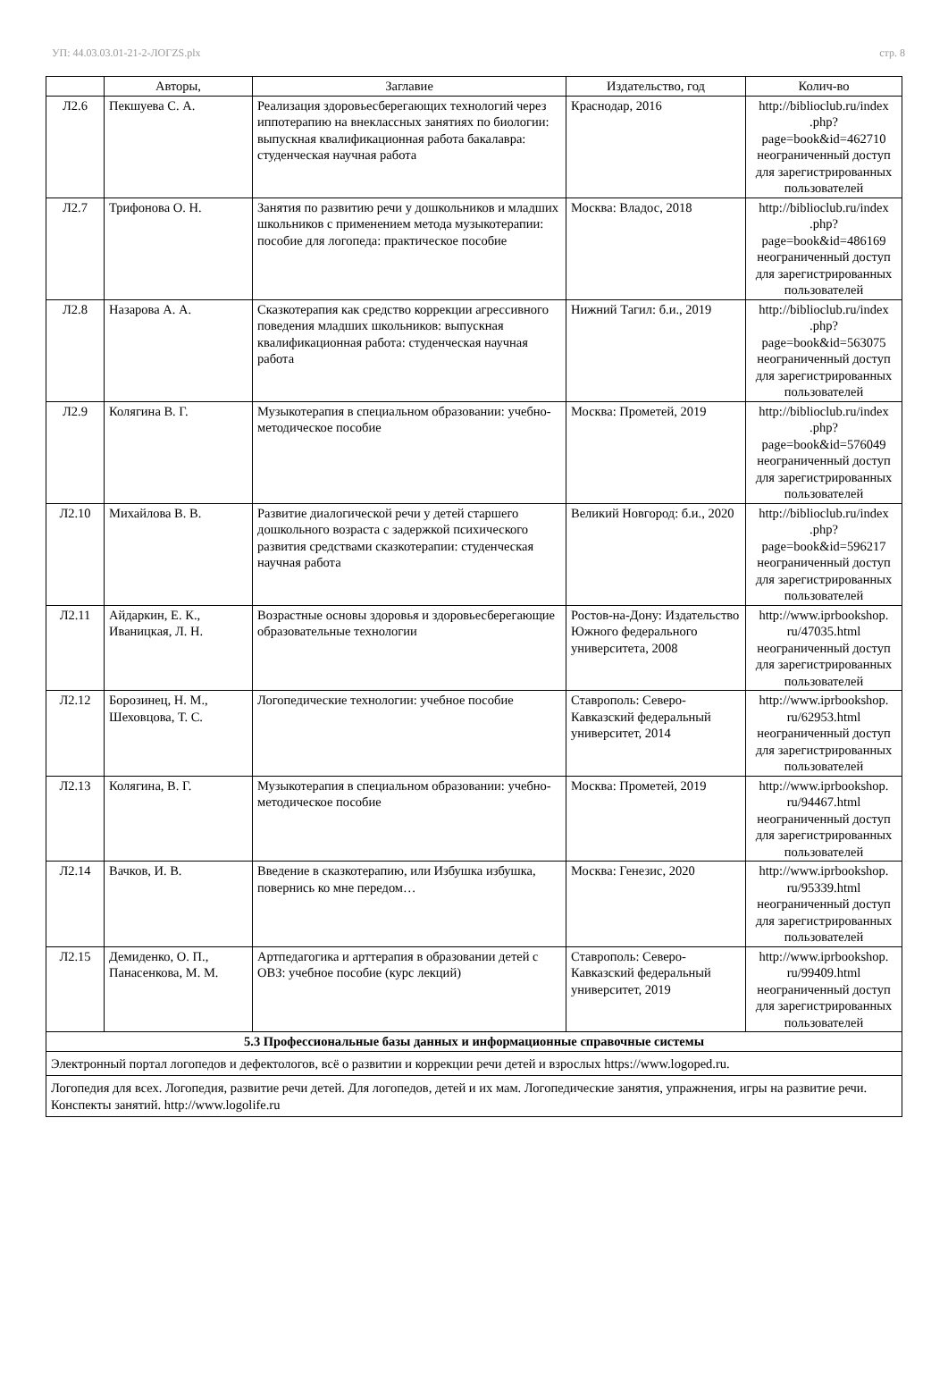УП: 44.03.03.01-21-2-ЛОГZS.plx стр. 8
| | Авторы, | Заглавие | Издательство, год | Колич-во |
| --- | --- | --- | --- | --- |
| Л2.6 | Пекшуева С. А. | Реализация здоровьесберегающих технологий через иппотерапию на внеклассных занятиях по биологии: выпускная квалификационная работа бакалавра: студенческая научная работа | Краснодар, 2016 | http://biblioclub.ru/index .php? page=book&id=462710 неограниченный доступ для зарегистрированных пользователей |
| Л2.7 | Трифонова О. Н. | Занятия по развитию речи у дошкольников и младших школьников с применением метода музыкотерапии: пособие для логопеда: практическое пособие | Москва: Владос, 2018 | http://biblioclub.ru/index .php? page=book&id=486169 неограниченный доступ для зарегистрированных пользователей |
| Л2.8 | Назарова А. А. | Сказкотерапия как средство коррекции агрессивного поведения младших школьников: выпускная квалификационная работа: студенческая научная работа | Нижний Тагил: б.и., 2019 | http://biblioclub.ru/index .php? page=book&id=563075 неограниченный доступ для зарегистрированных пользователей |
| Л2.9 | Колягина В. Г. | Музыкотерапия в специальном образовании: учебно-методическое пособие | Москва: Прометей, 2019 | http://biblioclub.ru/index .php? page=book&id=576049 неограниченный доступ для зарегистрированных пользователей |
| Л2.10 | Михайлова В. В. | Развитие диалогической речи у детей старшего дошкольного возраста с задержкой психического развития средствами сказкотерапии: студенческая научная работа | Великий Новгород: б.и., 2020 | http://biblioclub.ru/index .php? page=book&id=596217 неограниченный доступ для зарегистрированных пользователей |
| Л2.11 | Айдаркин, Е. К., Иваницкая, Л. Н. | Возрастные основы здоровья и здоровьесберегающие образовательные технологии | Ростов-на-Дону: Издательство Южного федерального университета, 2008 | http://www.iprbookshop. ru/47035.html неограниченный доступ для зарегистрированных пользователей |
| Л2.12 | Борозинец, Н. М., Шеховцова, Т. С. | Логопедические технологии: учебное пособие | Ставрополь: Северо-Кавказский федеральный университет, 2014 | http://www.iprbookshop. ru/62953.html неограниченный доступ для зарегистрированных пользователей |
| Л2.13 | Колягина, В. Г. | Музыкотерапия в специальном образовании: учебно-методическое пособие | Москва: Прометей, 2019 | http://www.iprbookshop. ru/94467.html неограниченный доступ для зарегистрированных пользователей |
| Л2.14 | Вачков, И. В. | Введение в сказкотерапию, или Избушка избушка, повернись ко мне передом… | Москва: Генезис, 2020 | http://www.iprbookshop. ru/95339.html неограниченный доступ для зарегистрированных пользователей |
| Л2.15 | Демиденко, О. П., Панасенкова, М. М. | Артпедагогика и арттерапия в образовании детей с ОВЗ: учебное пособие (курс лекций) | Ставрополь: Северо-Кавказский федеральный университет, 2019 | http://www.iprbookshop. ru/99409.html неограниченный доступ для зарегистрированных пользователей |
| 5.3 Профессиональные базы данных и информационные справочные системы | | | | |
| Электронный портал логопедов и дефектологов, всё о развитии и коррекции речи детей и взрослых https://www.logoped.ru. | | | | |
| Логопедия для всех. Логопедия, развитие речи детей. Для логопедов, детей и их мам. Логопедические занятия, упражнения, игры на развитие речи. Конспекты занятий. http://www.logolife.ru | | | | |